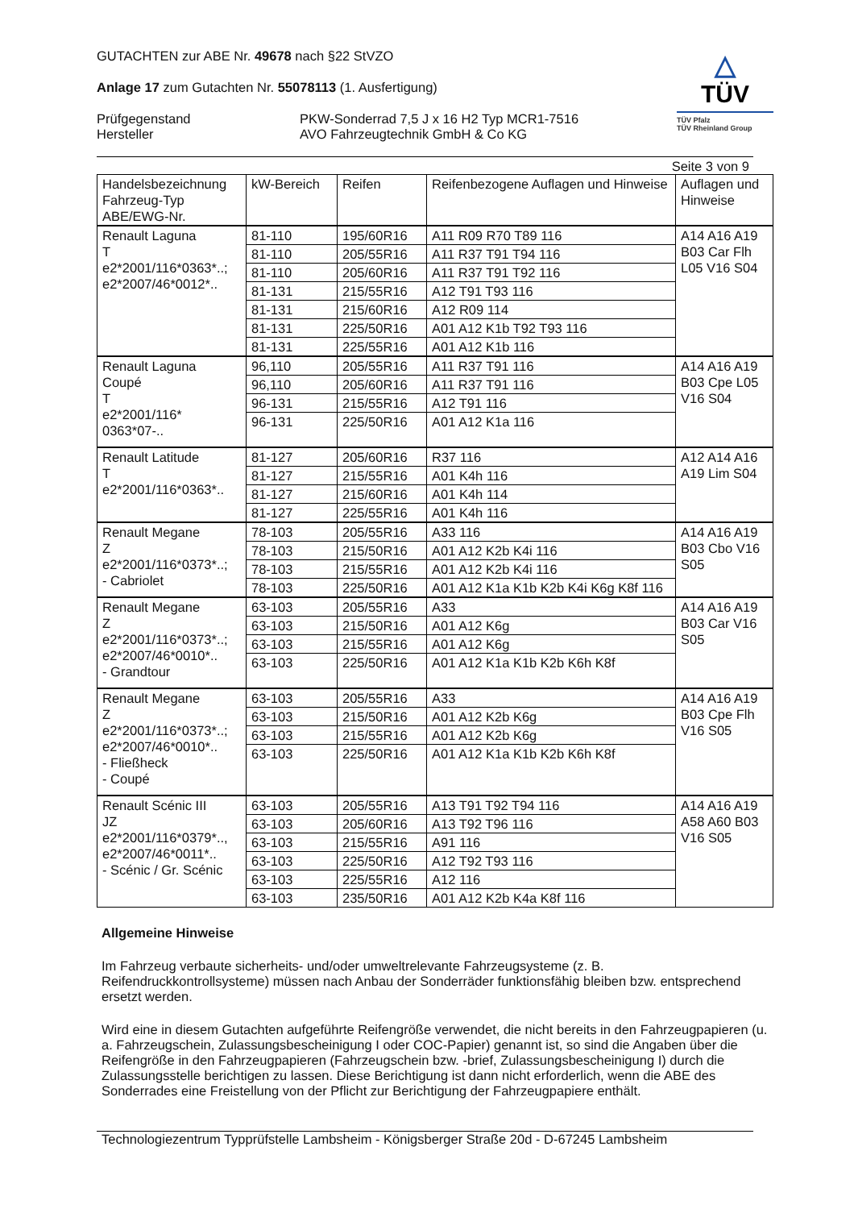GUTACHTEN zur ABE Nr. 49678 nach §22 StVZO
Anlage 17 zum Gutachten Nr. 55078113 (1. Ausfertigung)
Prüfgegenstand
Hersteller
PKW-Sonderrad 7,5 J x 16 H2 Typ MCR1-7516
AVO Fahrzeugtechnik GmbH & Co KG
△
TÜV
TÜV Pfalz
TÜV Rheinland Group
Seite 3 von 9
| Handelsbezeichnung Fahrzeug-Typ ABE/EWG-Nr. | kW-Bereich | Reifen | Reifenbezogene Auflagen und Hinweise | Auflagen und Hinweise |
| --- | --- | --- | --- | --- |
| Renault Laguna T e2*2001/116*0363*..; e2*2007/46*0012*.. | 81-110 | 195/60R16 | A11 R09 R70 T89 116 | A14 A16 A19 B03 Car Flh L05 V16 S04 |
| | 81-110 | 205/55R16 | A11 R37 T91 T94 116 | |
| | 81-110 | 205/60R16 | A11 R37 T91 T92 116 | |
| | 81-131 | 215/55R16 | A12 T91 T93 116 | |
| | 81-131 | 215/60R16 | A12 R09 114 | |
| | 81-131 | 225/50R16 | A01 A12 K1b T92 T93 116 | |
| | 81-131 | 225/55R16 | A01 A12 K1b 116 | |
| Renault Laguna Coupé T e2*2001/116* 0363*07-.. | 96,110 | 205/55R16 | A11 R37 T91 116 | A14 A16 A19 B03 Cpe L05 V16 S04 |
| | 96,110 | 205/60R16 | A11 R37 T91 116 | |
| | 96-131 | 215/55R16 | A12 T91 116 | |
| | 96-131 | 225/50R16 | A01 A12 K1a 116 | |
| Renault Latitude T e2*2001/116*0363*.. | 81-127 | 205/60R16 | R37 116 | A12 A14 A16 A19 Lim S04 |
| | 81-127 | 215/55R16 | A01 K4h 116 | |
| | 81-127 | 215/60R16 | A01 K4h 114 | |
| | 81-127 | 225/55R16 | A01 K4h 116 | |
| Renault Megane Z e2*2001/116*0373*..; - Cabriolet | 78-103 | 205/55R16 | A33 116 | A14 A16 A19 B03 Cbo V16 S05 |
| | 78-103 | 215/50R16 | A01 A12 K2b K4i 116 | |
| | 78-103 | 215/55R16 | A01 A12 K2b K4i 116 | |
| | 78-103 | 225/50R16 | A01 A12 K1a K1b K2b K4i K6g K8f 116 | |
| Renault Megane Z e2*2001/116*0373*..; e2*2007/46*0010*.. - Grandtour | 63-103 | 205/55R16 | A33 | A14 A16 A19 B03 Car V16 S05 |
| | 63-103 | 215/50R16 | A01 A12 K6g | |
| | 63-103 | 215/55R16 | A01 A12 K6g | |
| | 63-103 | 225/50R16 | A01 A12 K1a K1b K2b K6h K8f | |
| Renault Megane Z e2*2001/116*0373*..; e2*2007/46*0010*.. - Fließheck - Coupé | 63-103 | 205/55R16 | A33 | A14 A16 A19 B03 Cpe Flh V16 S05 |
| | 63-103 | 215/50R16 | A01 A12 K2b K6g | |
| | 63-103 | 215/55R16 | A01 A12 K2b K6g | |
| | 63-103 | 225/50R16 | A01 A12 K1a K1b K2b K6h K8f | |
| Renault Scénic III JZ e2*2001/116*0379*.., e2*2007/46*0011*.. - Scénic / Gr. Scénic | 63-103 | 205/55R16 | A13 T91 T92 T94 116 | A14 A16 A19 A58 A60 B03 V16 S05 |
| | 63-103 | 205/60R16 | A13 T92 T96 116 | |
| | 63-103 | 215/55R16 | A91 116 | |
| | 63-103 | 225/50R16 | A12 T92 T93 116 | |
| | 63-103 | 225/55R16 | A12 116 | |
| | 63-103 | 235/50R16 | A01 A12 K2b K4a K8f 116 | |
Allgemeine Hinweise
Im Fahrzeug verbaute sicherheits- und/oder umweltrelevante Fahrzeugsysteme (z. B. Reifendruckkontrollsysteme) müssen nach Anbau der Sonderräder funktionsfähig bleiben bzw. entsprechend ersetzt werden.
Wird eine in diesem Gutachten aufgeführte Reifengröße verwendet, die nicht bereits in den Fahrzeugpapieren (u. a. Fahrzeugschein, Zulassungsbescheinigung I oder COC-Papier) genannt ist, so sind die Angaben über die Reifengröße in den Fahrzeugpapieren (Fahrzeugschein bzw. -brief, Zulassungsbescheinigung I) durch die Zulassungsstelle berichtigen zu lassen. Diese Berichtigung ist dann nicht erforderlich, wenn die ABE des Sonderrades eine Freistellung von der Pflicht zur Berichtigung der Fahrzeugpapiere enthält.
Technologiezentrum Typprüfstelle Lambsheim - Königsberger Straße 20d - D-67245 Lambsheim